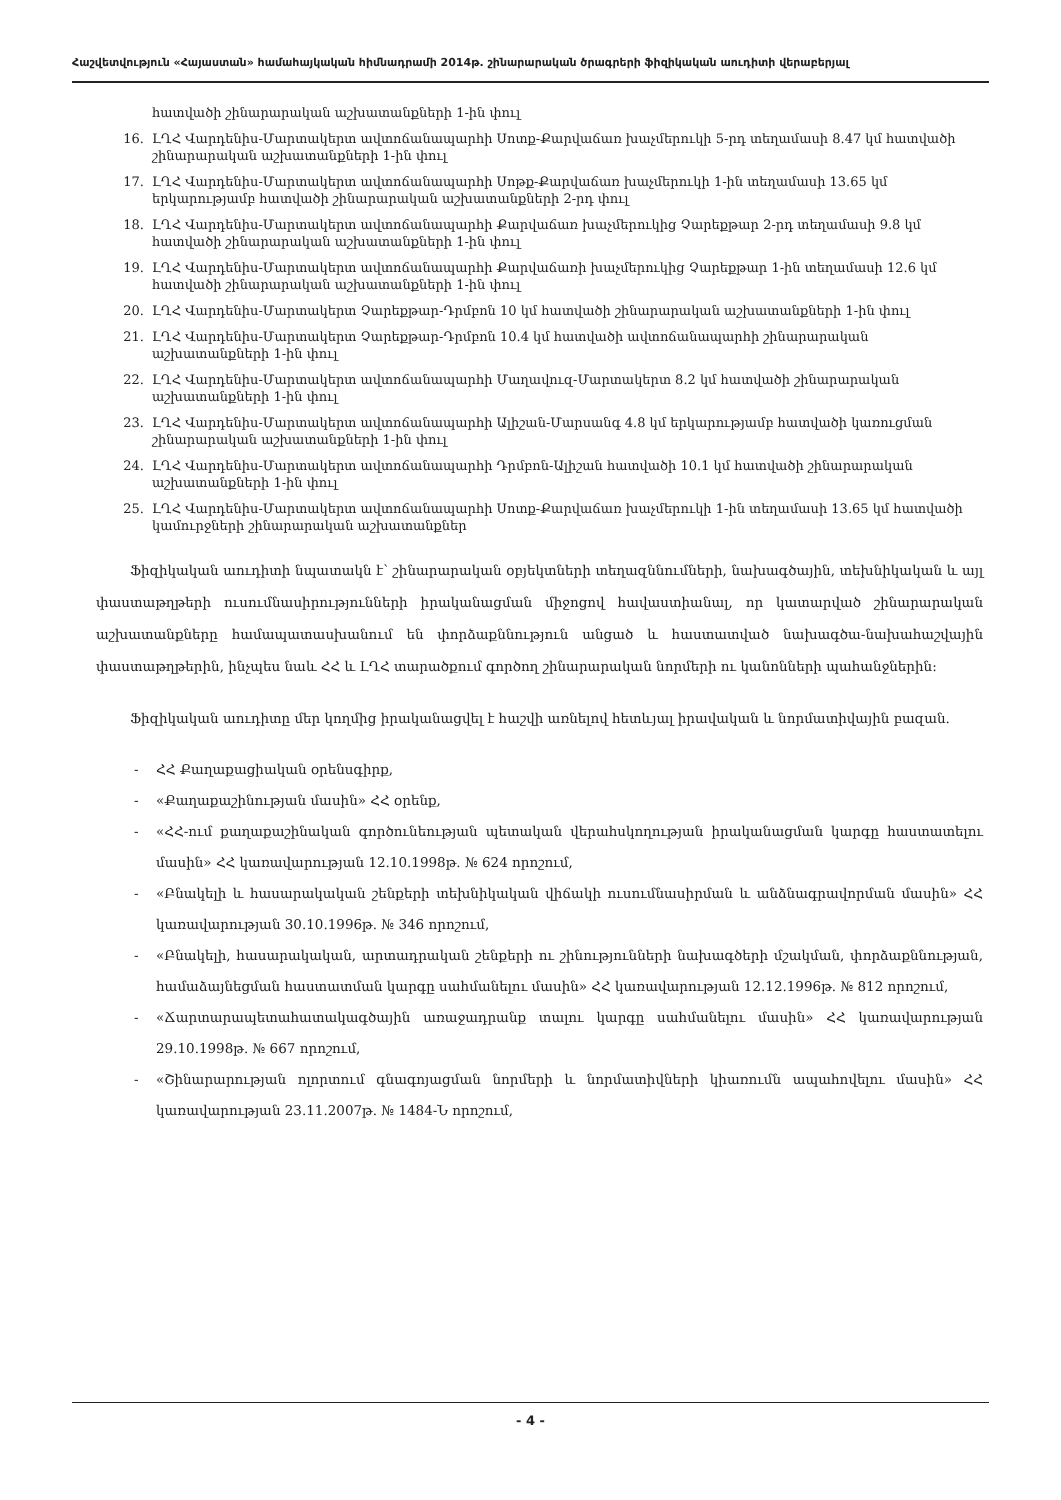Հաշվետվություն «Հայաստան» համահայկական հիմնադրամի 2014թ. շինարարական ծրագրերի ֆիզիկական աուդիտի վերաբերյալ
հատվածի շինարարական աշխատանքների 1-ին փուլ
16. ԼՂՀ Վարդենիս-Մարտակերտ ավտոճանապարհի Սոտք-Քարվաճառ խաչմերուկի 5-րդ տեղամասի 8.47 կմ հատվածի շինարարական աշխատանքների 1-ին փուլ
17. ԼՂՀ Վարդենիս-Մարտակերտ ավտոճանապարհի Սոթք-Քարվաճառ խաչմերուկի 1-ին տեղամասի 13.65 կմ երկարությամբ հատվածի շինարարական աշխատանքների 2-րդ փուլ
18. ԼՂՀ Վարդենիս-Մարտակերտ ավտոճանապարհի Քարվաճառ խաչմերուկից Չարեքթար 2-րդ տեղամասի 9.8 կմ հատվածի շինարարական աշխատանքների 1-ին փուլ
19. ԼՂՀ Վարդենիս-Մարտակերտ ավտոճանապարհի Քարվաճառի խաչմերուկից Չարեքթար 1-ին տեղամասի 12.6 կմ հատվածի շինարարական աշխատանքների 1-ին փուլ
20. ԼՂՀ Վարդենիս-Մարտակերտ Չարեքթար-Դրմբոն 10 կմ հատվածի շինարարական աշխատանքների 1-ին փուլ
21. ԼՂՀ Վարդենիս-Մարտակերտ Չարեքթար-Դրմբոն 10.4 կմ հատվածի ավտոճանապարհի շինարարական աշխատանքների 1-ին փուլ
22. ԼՂՀ Վարդենիս-Մարտակերտ ավտոճանապարհի Մաղավուզ-Մարտակերտ 8.2 կմ հատվածի շինարարական աշխատանքների 1-ին փուլ
23. ԼՂՀ Վարդենիս-Մարտակերտ ավտոճանապարհի Ալիշան-Մարսանգ 4.8 կմ երկարությամբ հատվածի կառուցման շինարարական աշխատանքների 1-ին փուլ
24. ԼՂՀ Վարդենիս-Մարտակերտ ավտոճանապարհի Դրմբոն-Ալիշան հատվածի 10.1 կմ հատվածի շինարարական աշխատանքների 1-ին փուլ
25. ԼՂՀ Վարդենիս-Մարտակերտ ավտոճանապարհի Սոտք-Քարվաճառ խաչմերուկի 1-ին տեղամասի 13.65 կմ հատվածի կամուրջների շինարարական աշխատանքներ
Ֆիզիկական աուդիտի նպատակն է՝ շինարարական օբյեկտների տեղազննումների, նախագծային, տեխնիկական և այլ փաստաթղթերի ուսումնասիրությունների իրականացման միջոցով հավաստիանալ, որ կատարված շինարարական աշխատանքները համապատասխանում են փորձաքննություն անցած և հաստատված նախագծա-նախահաշվային փաստաթղթերին, ինչպես նաև ՀՀ և ԼՂՀ տարածքում գործող շինարարական նորմերի ու կանոնների պահանջներին:
Ֆիզիկական աուդիտը մեր կողմից իրականացվել է հաշվի առնելով հետևյալ իրավական և նորմատիվային բազան.
- ՀՀ Քաղաքացիական օրենսգիրք,
- «Քաղաքաշինության մասին» ՀՀ օրենք,
- «ՀՀ-ում քաղաքաշինական գործունեության պետական վերահսկողության իրականացման կարգը հաստատելու մասին» ՀՀ կառավարության 12.10.1998թ. № 624 որոշում,
- «Բնակելի և հասարակական շենքերի տեխնիկական վիճակի ուսումնասիրման և անձնագրավորման մասին» ՀՀ կառավարության 30.10.1996թ. № 346 որոշում,
- «Բնակելի, հասարակական, արտադրական շենքերի ու շինությունների նախագծերի մշակման, փորձաքննության, համաձայնեցման հաստատման կարգը սահմանելու մասին» ՀՀ կառավարության 12.12.1996թ. № 812 որոշում,
- «Ճարտարապետահատակագծային առաջադրանք տալու կարգը սահմանելու մասին» ՀՀ կառավարության 29.10.1998թ. № 667 որոշում,
- «Շինարարության ոլորտում գնագոյացման նորմերի և նորմատիվների կիառումն ապահովելու մասին» ՀՀ կառավարության 23.11.2007թ. № 1484-Ն որոշում,
- 4 -